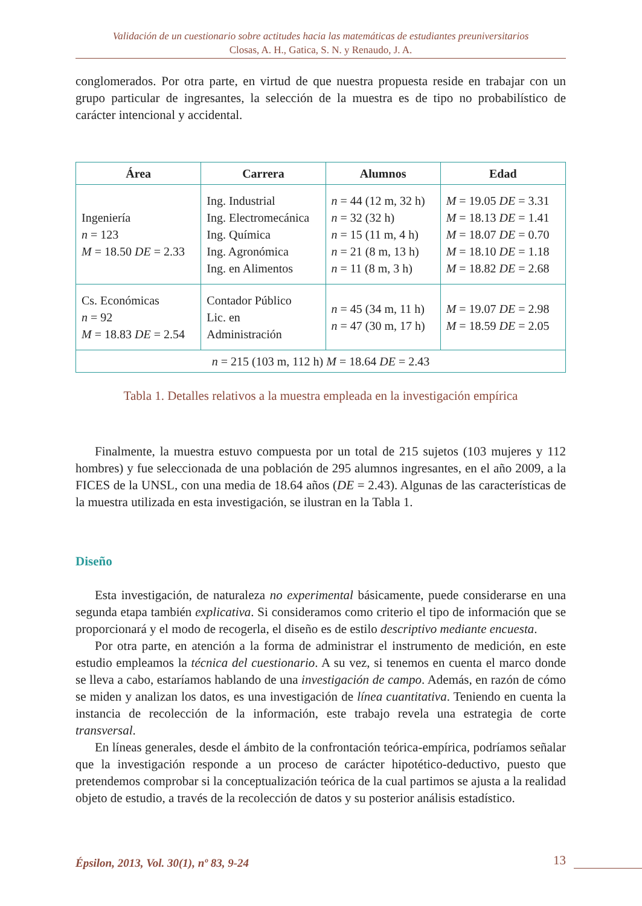Validación de un cuestionario sobre actitudes hacia las matemáticas de estudiantes preuniversitarios
Closas, A. H., Gatica, S. N. y Renaudo, J. A.
conglomerados. Por otra parte, en virtud de que nuestra propuesta reside en trabajar con un grupo particular de ingresantes, la selección de la muestra es de tipo no probabilístico de carácter intencional y accidental.
| Área | Carrera | Alumnos | Edad |
| --- | --- | --- | --- |
| Ingeniería n = 123 M = 18.50 DE = 2.33 | Ing. Industrial Ing. Electromecánica Ing. Química Ing. Agronómica Ing. en Alimentos | n = 44 (12 m, 32 h) n = 32 (32 h) n = 15 (11 m, 4 h) n = 21 (8 m, 13 h) n = 11 (8 m, 3 h) | M = 19.05 DE = 3.31 M = 18.13 DE = 1.41 M = 18.07 DE = 0.70 M = 18.10 DE = 1.18 M = 18.82 DE = 2.68 |
| Cs. Económicas n = 92 M = 18.83 DE = 2.54 | Contador Público Lic. en Administración | n = 45 (34 m, 11 h) n = 47 (30 m, 17 h) | M = 19.07 DE = 2.98 M = 18.59 DE = 2.05 |
| n = 215 (103 m, 112 h) M = 18.64 DE = 2.43 | | | |
Tabla 1. Detalles relativos a la muestra empleada en la investigación empírica
Finalmente, la muestra estuvo compuesta por un total de 215 sujetos (103 mujeres y 112 hombres) y fue seleccionada de una población de 295 alumnos ingresantes, en el año 2009, a la FICES de la UNSL, con una media de 18.64 años (DE = 2.43). Algunas de las características de la muestra utilizada en esta investigación, se ilustran en la Tabla 1.
Diseño
Esta investigación, de naturaleza no experimental básicamente, puede considerarse en una segunda etapa también explicativa. Si consideramos como criterio el tipo de información que se proporcionará y el modo de recogerla, el diseño es de estilo descriptivo mediante encuesta.
Por otra parte, en atención a la forma de administrar el instrumento de medición, en este estudio empleamos la técnica del cuestionario. A su vez, si tenemos en cuenta el marco donde se lleva a cabo, estaríamos hablando de una investigación de campo. Además, en razón de cómo se miden y analizan los datos, es una investigación de línea cuantitativa. Teniendo en cuenta la instancia de recolección de la información, este trabajo revela una estrategia de corte transversal.
En líneas generales, desde el ámbito de la confrontación teórica-empírica, podríamos señalar que la investigación responde a un proceso de carácter hipotético-deductivo, puesto que pretendemos comprobar si la conceptualización teórica de la cual partimos se ajusta a la realidad objeto de estudio, a través de la recolección de datos y su posterior análisis estadístico.
Épsilon, 2013, Vol. 30(1), nº 83, 9-24 13